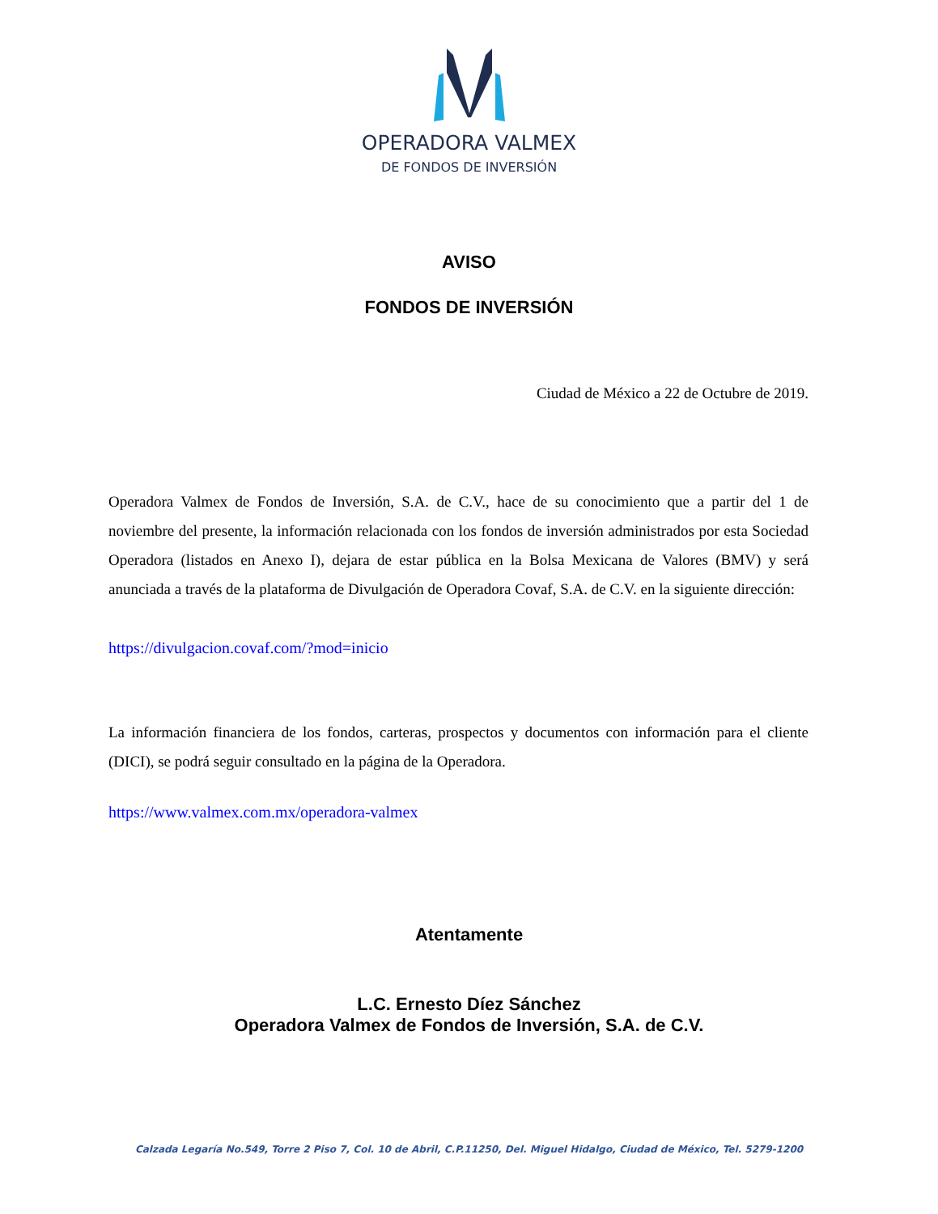OPERADORA VALMEX
DE FONDOS DE INVERSIÓN
AVISO
FONDOS DE INVERSIÓN
Ciudad de México a 22 de Octubre de 2019.
Operadora Valmex de Fondos de Inversión, S.A. de C.V., hace de su conocimiento que a partir del 1 de noviembre del presente, la información relacionada con los fondos de inversión administrados por esta Sociedad Operadora (listados en Anexo I), dejara de estar pública en la Bolsa Mexicana de Valores (BMV) y será anunciada a través de la plataforma de Divulgación de Operadora Covaf, S.A. de C.V. en la siguiente dirección:
https://divulgacion.covaf.com/?mod=inicio
La información financiera de los fondos, carteras, prospectos y documentos con información para el cliente (DICI), se podrá seguir consultado en la página de la Operadora.
https://www.valmex.com.mx/operadora-valmex
Atentamente
L.C. Ernesto Díez Sánchez
Operadora Valmex de Fondos de Inversión, S.A. de C.V.
Calzada Legaría No.549, Torre 2 Piso 7, Col. 10 de Abril, C.P.11250, Del. Miguel Hidalgo, Ciudad de México, Tel. 5279-1200